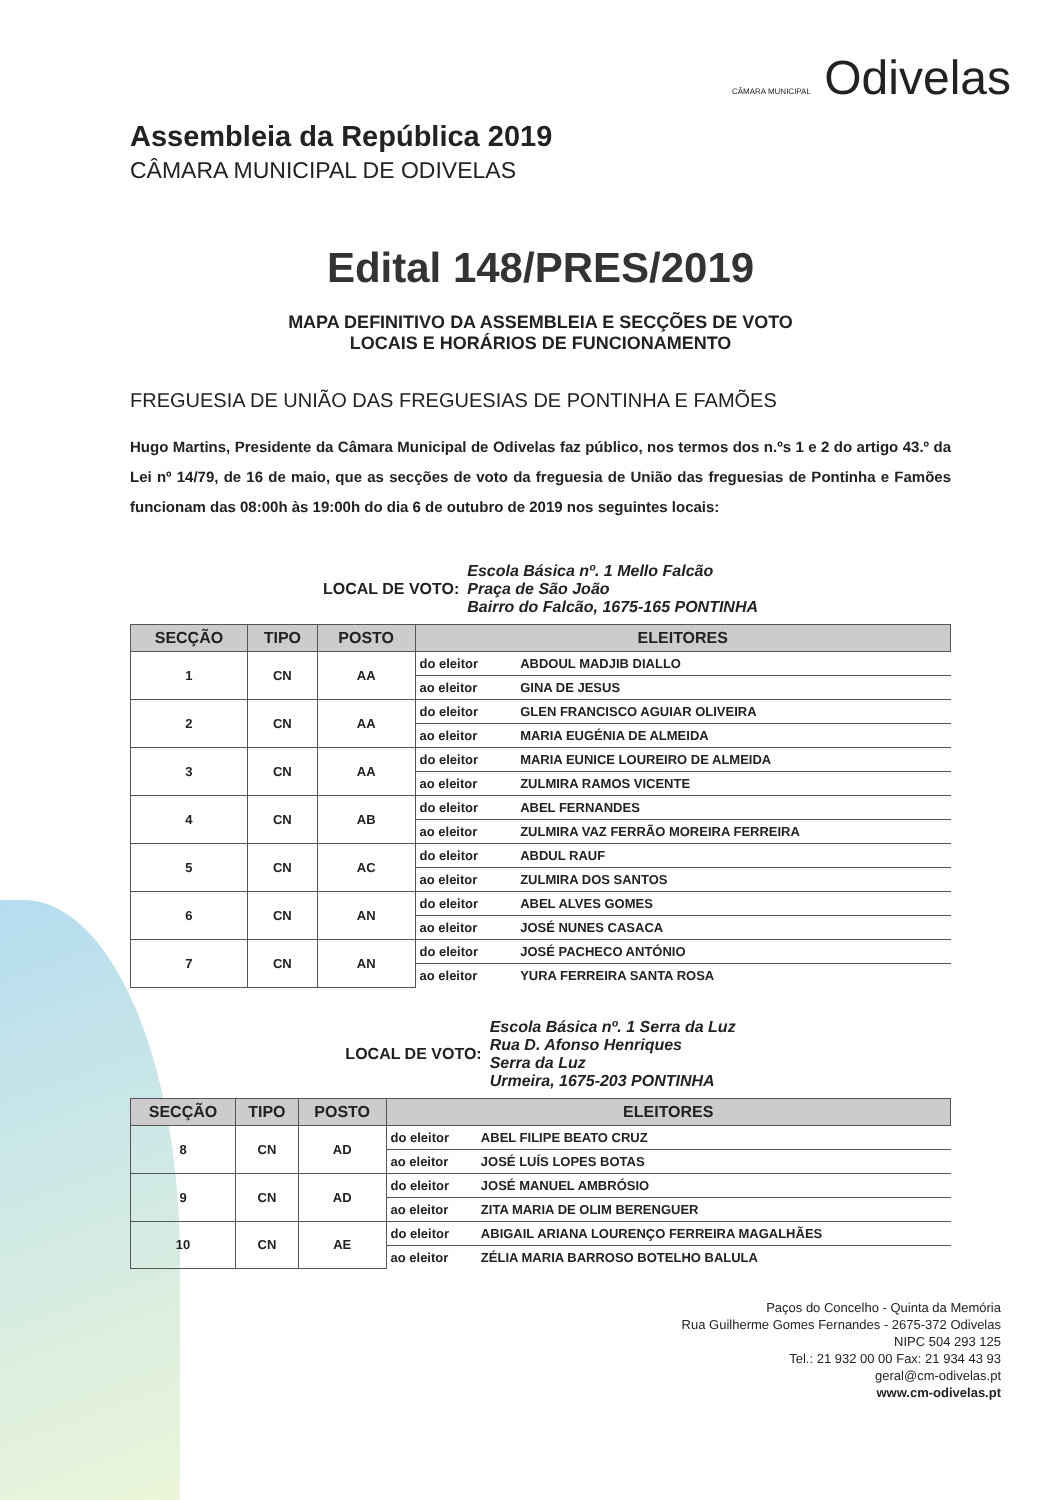CÂMARA MUNICIPAL Odivelas
Assembleia da República 2019
CÂMARA MUNICIPAL DE ODIVELAS
Edital 148/PRES/2019
MAPA DEFINITIVO DA ASSEMBLEIA E SECÇÕES DE VOTO
LOCAIS E HORÁRIOS DE FUNCIONAMENTO
FREGUESIA DE UNIÃO DAS FREGUESIAS DE PONTINHA E FAMÕES
Hugo Martins, Presidente da Câmara Municipal de Odivelas faz público, nos termos dos n.ºs 1 e 2 do artigo 43.º da Lei nº 14/79, de 16 de maio, que as secções de voto da freguesia de União das freguesias de Pontinha e Famões funcionam das 08:00h às 19:00h do dia 6 de outubro de 2019 nos seguintes locais:
LOCAL DE VOTO: Escola Básica nº. 1 Mello Falcão
Praça de São João
Bairro do Falcão, 1675-165 PONTINHA
| SECÇÃO | TIPO | POSTO | ELEITORES | |
| --- | --- | --- | --- | --- |
| 1 | CN | AA | do eleitor | ABDOUL MADJIB DIALLO |
| | | | ao eleitor | GINA DE JESUS |
| 2 | CN | AA | do eleitor | GLEN FRANCISCO AGUIAR OLIVEIRA |
| | | | ao eleitor | MARIA EUGÉNIA DE ALMEIDA |
| 3 | CN | AA | do eleitor | MARIA EUNICE LOUREIRO DE ALMEIDA |
| | | | ao eleitor | ZULMIRA RAMOS VICENTE |
| 4 | CN | AB | do eleitor | ABEL FERNANDES |
| | | | ao eleitor | ZULMIRA VAZ FERRÃO MOREIRA FERREIRA |
| 5 | CN | AC | do eleitor | ABDUL RAUF |
| | | | ao eleitor | ZULMIRA DOS SANTOS |
| 6 | CN | AN | do eleitor | ABEL ALVES GOMES |
| | | | ao eleitor | JOSÉ NUNES CASACA |
| 7 | CN | AN | do eleitor | JOSÉ PACHECO ANTÓNIO |
| | | | ao eleitor | YURA FERREIRA SANTA ROSA |
LOCAL DE VOTO: Escola Básica nº. 1 Serra da Luz
Rua D. Afonso Henriques
Serra da Luz
Urmeira, 1675-203 PONTINHA
| SECÇÃO | TIPO | POSTO | ELEITORES | |
| --- | --- | --- | --- | --- |
| 8 | CN | AD | do eleitor | ABEL FILIPE BEATO CRUZ |
| | | | ao eleitor | JOSÉ LUÍS LOPES BOTAS |
| 9 | CN | AD | do eleitor | JOSÉ MANUEL AMBRÓSIO |
| | | | ao eleitor | ZITA MARIA DE OLIM BERENGUER |
| 10 | CN | AE | do eleitor | ABIGAIL ARIANA LOURENÇO FERREIRA MAGALHÃES |
| | | | ao eleitor | ZÉLIA MARIA BARROSO BOTELHO BALULA |
Paços do Concelho - Quinta da Memória
Rua Guilherme Gomes Fernandes - 2675-372 Odivelas
NIPC 504 293 125
Tel.: 21 932 00 00 Fax: 21 934 43 93
geral@cm-odivelas.pt
www.cm-odivelas.pt